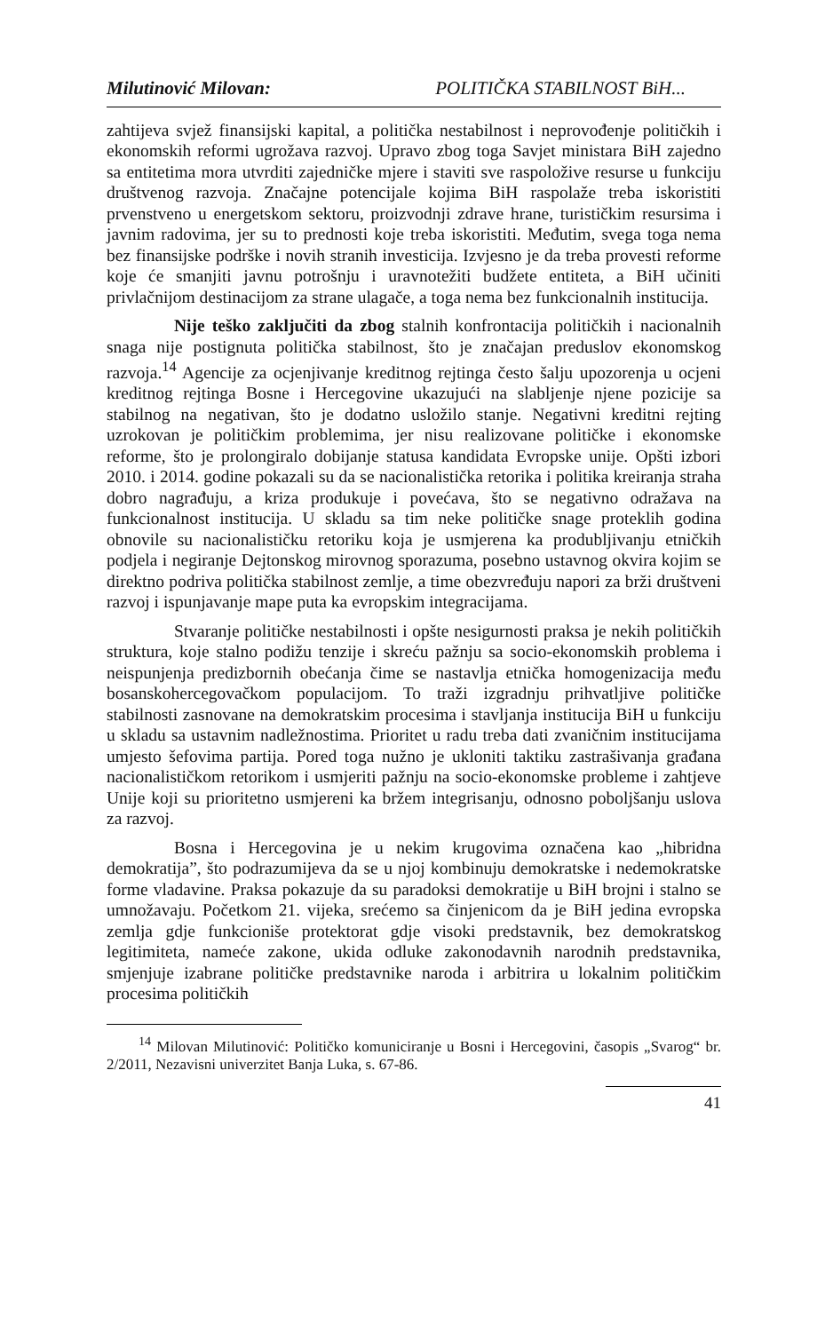Milutinović Milovan: POLITIČKA STABILNOST BiH...
zahtijeva svjež finansijski kapital, a politička nestabilnost i neprovođenje političkih i ekonomskih reformi ugrožava razvoj. Upravo zbog toga Savjet ministara BiH zajedno sa entitetima mora utvrditi zajedničke mjere i staviti sve raspoložive resurse u funkciju društvenog razvoja. Značajne potencijale kojima BiH raspolaže treba iskoristiti prvenstveno u energetskom sektoru, proizvodnji zdrave hrane, turističkim resursima i javnim radovima, jer su to prednosti koje treba iskoristiti. Međutim, svega toga nema bez finansijske podrške i novih stranih investicija. Izvjesno je da treba provesti reforme koje će smanjiti javnu potrošnju i uravnotežiti budžete entiteta, a BiH učiniti privlačnijom destinacijom za strane ulagače, a toga nema bez funkcionalnih institucija.
Nije teško zaključiti da zbog stalnih konfrontacija političkih i nacionalnih snaga nije postignuta politička stabilnost, što je značajan preduslov ekonomskog razvoja.<sup>14</sup> Agencije za ocjenjivanje kreditnog rejtinga često šalju upozorenja u ocjeni kreditnog rejtinga Bosne i Hercegovine ukazujući na slabljenje njene pozicije sa stabilnog na negativan, što je dodatno usložilo stanje. Negativni kreditni rejting uzrokovan je političkim problemima, jer nisu realizovane političke i ekonomske reforme, što je prolongiralo dobijanje statusa kandidata Evropske unije. Opšti izbori 2010. i 2014. godine pokazali su da se nacionalistička retorika i politika kreiranja straha dobro nagrađuju, a kriza produkuje i povećava, što se negativno odražava na funkcionalnost institucija. U skladu sa tim neke političke snage proteklih godina obnovile su nacionalističku retoriku koja je usmjerena ka produbljivanju etničkih podjela i negiranje Dejtonskog mirovnog sporazuma, posebno ustavnog okvira kojim se direktno podriva politička stabilnost zemlje, a time obezvređuju napori za brži društveni razvoj i ispunjavanje mape puta ka evropskim integracijama.
Stvaranje političke nestabilnosti i opšte nesigurnosti praksa je nekih političkih struktura, koje stalno podižu tenzije i skreću pažnju sa socio-ekonomskih problema i neispunjenja predizbornih obećanja čime se nastavlja etnička homogenizacija među bosanskohercegovačkom populacijom. To traži izgradnju prihvatljive političke stabilnosti zasnovane na demokratskim procesima i stavljanja institucija BiH u funkciju u skladu sa ustavnim nadležnostima. Prioritet u radu treba dati zvaničnim institucijama umjesto šefovima partija. Pored toga nužno je ukloniti taktiku zastrašivanja građana nacionalističkom retorikom i usmjeriti pažnju na socio-ekonomske probleme i zahtjeve Unije koji su prioritetno usmjereni ka bržem integrisanju, odnosno poboljšanju uslova za razvoj.
Bosna i Hercegovina je u nekim krugovima označena kao „hibridna demokratija”, što podrazumijeva da se u njoj kombinuju demokratske i nedemokratske forme vladavine. Praksa pokazuje da su paradoksi demokratije u BiH brojni i stalno se umnožavaju. Početkom 21. vijeka, srećemo sa činjenicom da je BiH jedina evropska zemlja gdje funkcioniše protektorat gdje visoki predstavnik, bez demokratskog legitimiteta, nameće zakone, ukida odluke zakonodavnih narodnih predstavnika, smjenjuje izabrane političke predstavnike naroda i arbitrira u lokalnim političkim procesima političkih
<sup>14</sup> Milovan Milutinović: Političko komuniciranje u Bosni i Hercegovini, časopis „Svarog“ br. 2/2011, Nezavisni univerzitet Banja Luka, s. 67-86.
41